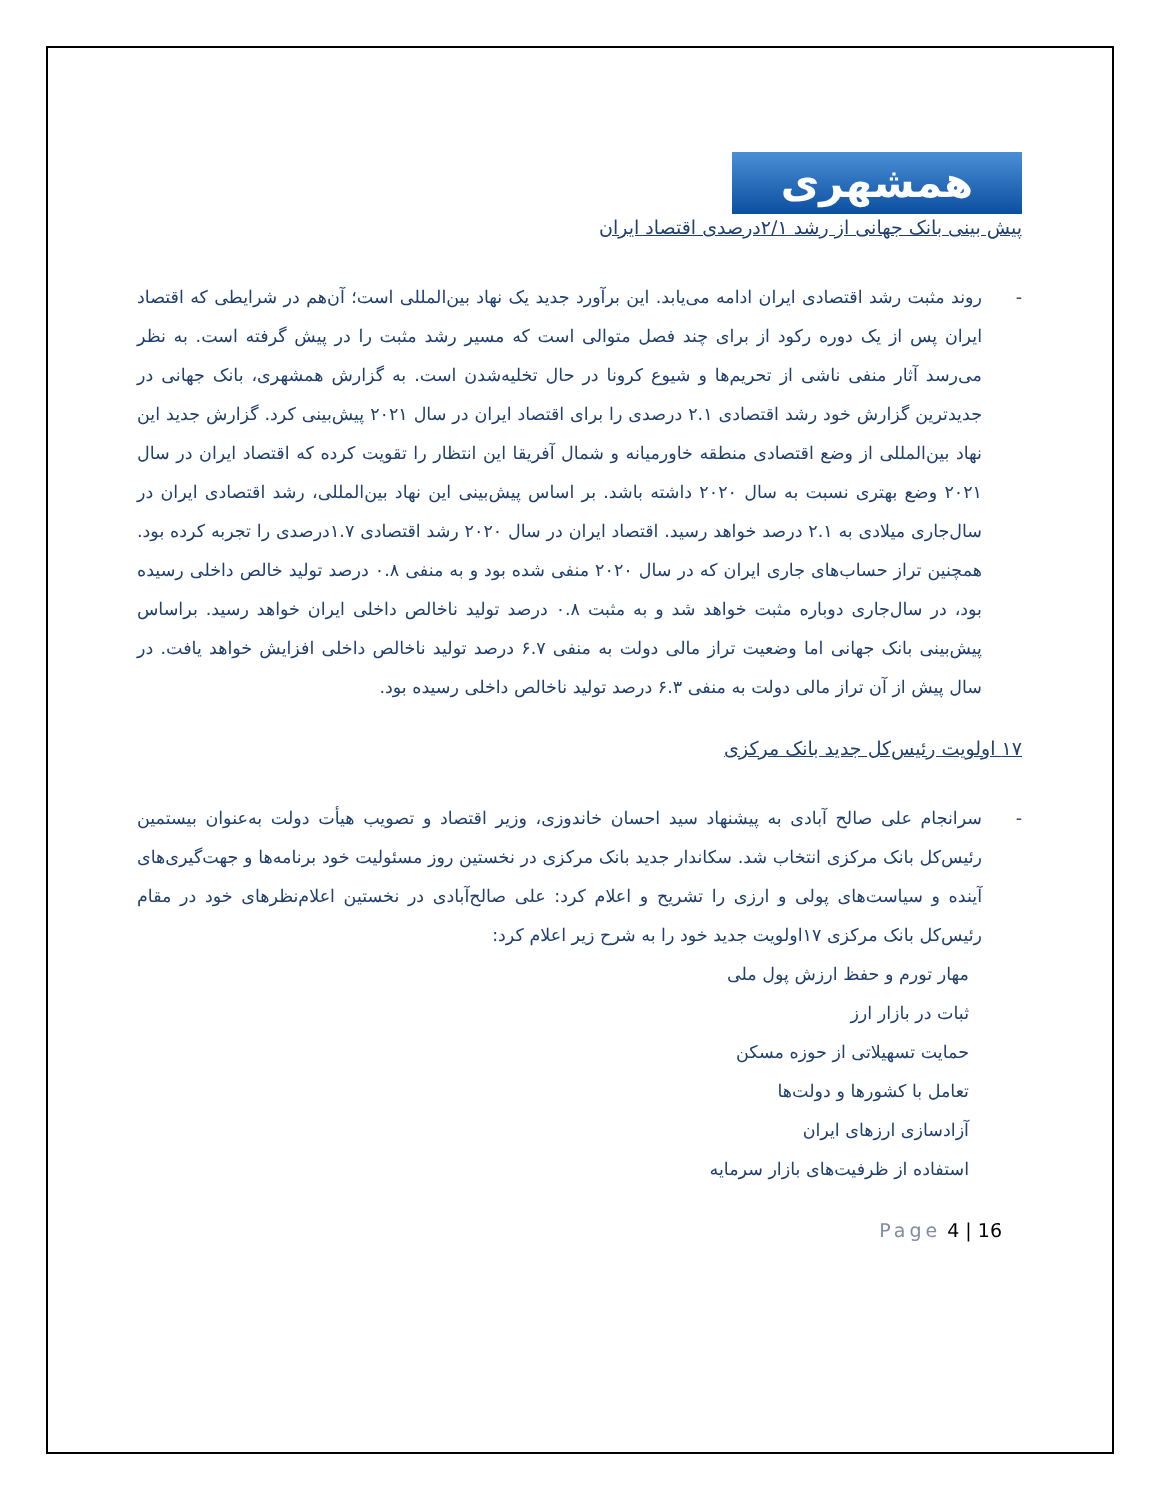همشهری
پیش بینی بانک جهانی از رشد ۲/۱درصدی اقتصاد ایران
- روند مثبت رشد اقتصادی ایران ادامه می‌یابد. این برآورد جدید یک نهاد بین‌المللی است؛ آن‌هم در شرایطی که اقتصاد ایران پس از یک دوره رکود از برای چند فصل متوالی است که مسیر رشد مثبت را در پیش گرفته است. به نظر می‌رسد آثار منفی ناشی از تحریم‌ها و شیوع کرونا در حال تخلیه‌شدن است. به گزارش همشهری، بانک جهانی در جدیدترین گزارش خود رشد اقتصادی ۲.۱ درصدی را برای اقتصاد ایران در سال ۲۰۲۱ پیش‌بینی کرد. گزارش جدید این نهاد بین‌المللی از وضع اقتصادی منطقه خاورمیانه و شمال آفریقا این انتظار را تقویت کرده که اقتصاد ایران در سال ۲۰۲۱ وضع بهتری نسبت به سال ۲۰۲۰ داشته باشد. بر اساس پیش‌بینی این نهاد بین‌المللی، رشد اقتصادی ایران در سال‌جاری میلادی به ۲.۱ درصد خواهد رسید. اقتصاد ایران در سال ۲۰۲۰ رشد اقتصادی ۱.۷درصدی را تجربه کرده بود. همچنین تراز حساب‌های جاری ایران که در سال ۲۰۲۰ منفی شده بود و به منفی ۰.۸ درصد تولید خالص داخلی رسیده بود، در سال‌جاری دوباره مثبت خواهد شد و به مثبت ۰.۸ درصد تولید ناخالص داخلی ایران خواهد رسید. براساس پیش‌بینی بانک جهانی اما وضعیت تراز مالی دولت به منفی ۶.۷ درصد تولید ناخالص داخلی افزایش خواهد یافت. در سال پیش از آن تراز مالی دولت به منفی ۶.۳ درصد تولید ناخالص داخلی رسیده بود.
۱۷ اولویت رئیس‌کل جدید بانک مرکزی
- سرانجام علی صالح آبادی به پیشنهاد سید احسان خاندوزی، وزیر اقتصاد و تصویب هیأت دولت به‌عنوان بیستمین رئیس‌کل بانک مرکزی انتخاب شد. سکاندار جدید بانک مرکزی در نخستین روز مسئولیت خود برنامه‌ها و جهت‌گیری‌های آینده و سیاست‌های پولی و ارزی را تشریح و اعلام کرد: علی صالح‌آبادی در نخستین اعلام‌نظرهای خود در مقام رئیس‌کل بانک مرکزی ۱۷اولویت جدید خود را به شرح زیر اعلام کرد:
مهار تورم و حفظ ارزش پول ملی
ثبات در بازار ارز
حمایت تسهیلاتی از حوزه مسکن
تعامل با کشورها و دولت‌ها
آزادسازی ارزهای ایران
استفاده از ظرفیت‌های بازار سرمایه
Page 4 | 16